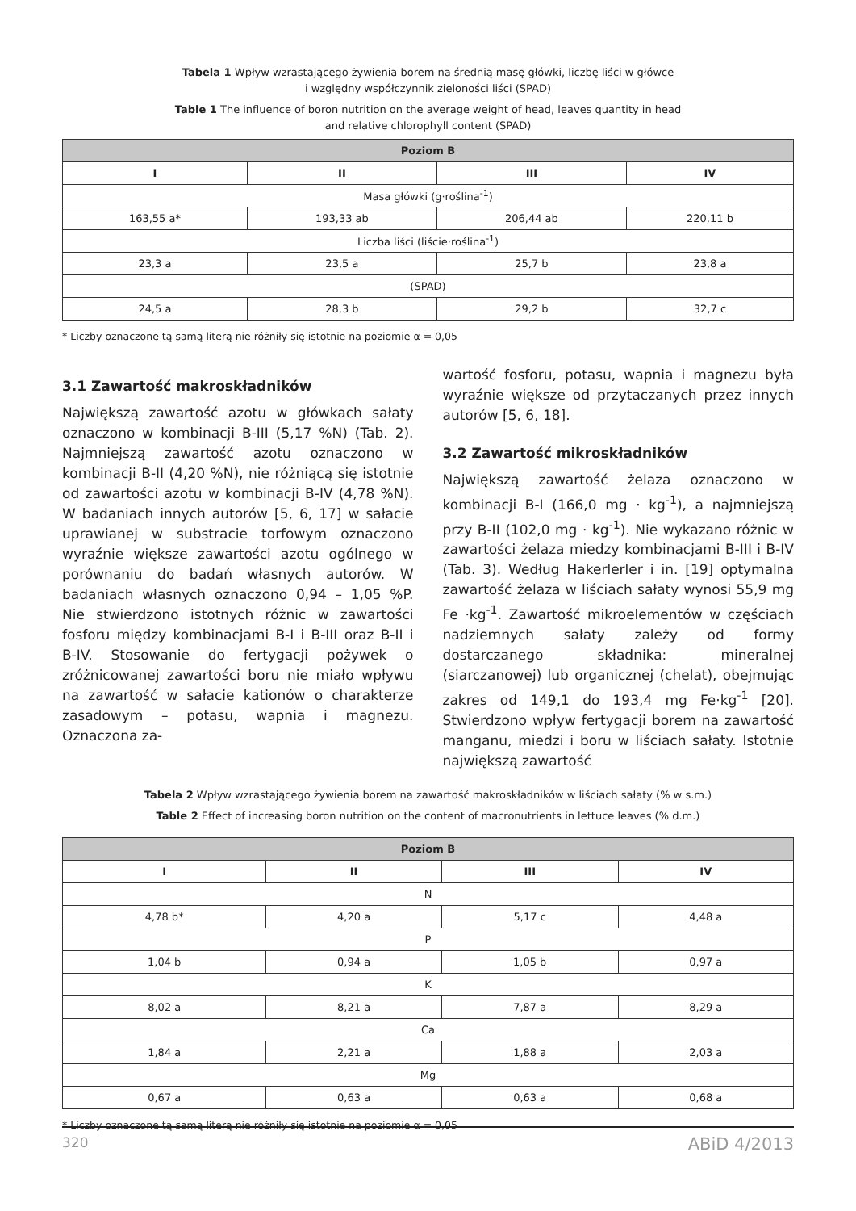Tabela 1 Wpływ wzrastającego żywienia borem na średnią masę główki, liczbę liści w główce
i względny współczynnik zieloności liści (SPAD)
Table 1 The influence of boron nutrition on the average weight of head, leaves quantity in head
and relative chlorophyll content (SPAD)
| Poziom B | | | |
| --- | --- | --- | --- |
| I | II | III | IV |
| Masa główki (g·roślina<sup>-1</sup>) | | | |
| 163,55 a* | 193,33 ab | 206,44 ab | 220,11 b |
| Liczba liści (liście·roślina<sup>-1</sup>) | | | |
| 23,3 a | 23,5 a | 25,7 b | 23,8 a |
| (SPAD) | | | |
| 24,5 a | 28,3 b | 29,2 b | 32,7 c |
* Liczby oznaczone tą samą literą nie różniły się istotnie na poziomie α = 0,05
3.1 Zawartość makroskładników
Największą zawartość azotu w główkach sałaty oznaczono w kombinacji B-III (5,17 %N) (Tab. 2). Najmniejszą zawartość azotu oznaczono w kombinacji B-II (4,20 %N), nie różniącą się istotnie od zawartości azotu w kombinacji B-IV (4,78 %N). W badaniach innych autorów [5, 6, 17] w sałacie uprawianej w substracie torfowym oznaczono wyraźnie większe zawartości azotu ogólnego w porównaniu do badań własnych autorów. W badaniach własnych oznaczono 0,94 – 1,05 %P. Nie stwierdzono istotnych różnic w zawartości fosforu między kombinacjami B-I i B-III oraz B-II i B-IV. Stosowanie do fertygacji pożywek o zróżnicowanej zawartości boru nie miało wpływu na zawartość w sałacie kationów o charakterze zasadowym – potasu, wapnia i magnezu. Oznaczona za-
wartość fosforu, potasu, wapnia i magnezu była wyraźnie większe od przytaczanych przez innych autorów [5, 6, 18].
3.2 Zawartość mikroskładników
Największą zawartość żelaza oznaczono w kombinacji B-I (166,0 mg · kg<sup>-1</sup>), a najmniejszą przy B-II (102,0 mg · kg<sup>-1</sup>). Nie wykazano różnic w zawartości żelaza miedzy kombinacjami B-III i B-IV (Tab. 3). Według Hakerlerler i in. [19] optymalna zawartość żelaza w liściach sałaty wynosi 55,9 mg Fe ·kg<sup>-1</sup>. Zawartość mikroelementów w częściach nadziemnych sałaty zależy od formy dostarczanego składnika: mineralnej (siarczanowej) lub organicznej (chelat), obejmując zakres od 149,1 do 193,4 mg Fe·kg<sup>-1</sup> [20]. Stwierdzono wpływ fertygacji borem na zawartość manganu, miedzi i boru w liściach sałaty. Istotnie największą zawartość
Tabela 2 Wpływ wzrastającego żywienia borem na zawartość makroskładników w liściach sałaty (% w s.m.)
Table 2 Effect of increasing boron nutrition on the content of macronutrients in lettuce leaves (% d.m.)
| Poziom B | | | |
| --- | --- | --- | --- |
| I | II | III | IV |
| N | | | |
| 4,78 b* | 4,20 a | 5,17 c | 4,48 a |
| P | | | |
| 1,04 b | 0,94 a | 1,05 b | 0,97 a |
| K | | | |
| 8,02 a | 8,21 a | 7,87 a | 8,29 a |
| Ca | | | |
| 1,84 a | 2,21 a | 1,88 a | 2,03 a |
| Mg | | | |
| 0,67 a | 0,63 a | 0,63 a | 0,68 a |
* Liczby oznaczone tą samą literą nie różniły się istotnie na poziomie α = 0,05
320 ABiD 4/2013